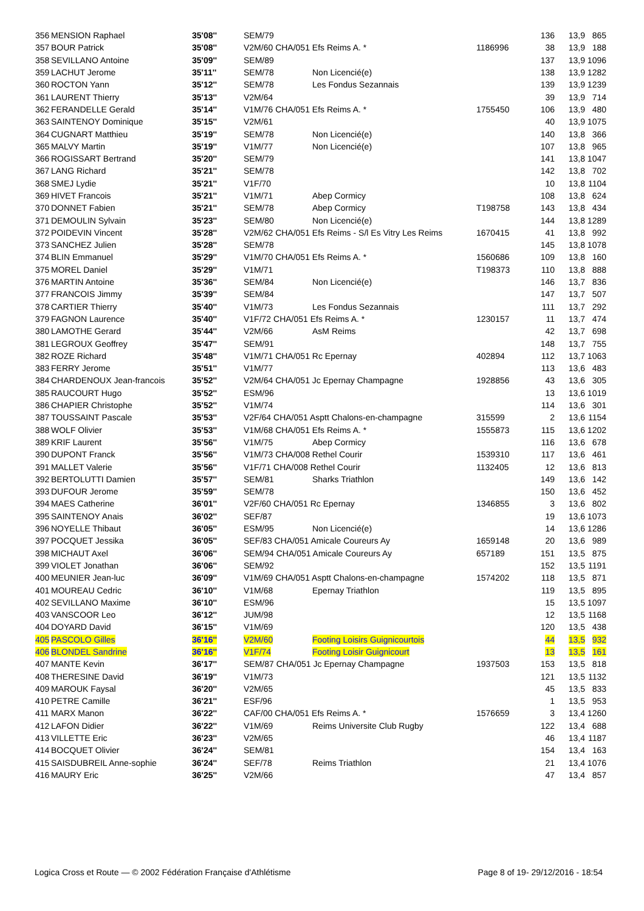| 356 | MENSION Raphael | 35'08'' | SEM/79 | | | 136 | 13,9 | 865 |
| 357 | BOUR Patrick | 35'08'' | V2M/60 CHA/051 Efs Reims A. * | | 1186996 | 38 | 13,9 | 188 |
| 358 | SEVILLANO Antoine | 35'09'' | SEM/89 | | | 137 | 13,9 | 1096 |
| 359 | LACHUT Jerome | 35'11'' | SEM/78 | Non Licencié(e) | | 138 | 13,9 | 1282 |
| 360 | ROCTON Yann | 35'12'' | SEM/78 | Les Fondus Sezannais | | 139 | 13,9 | 1239 |
| 361 | LAURENT Thierry | 35'13'' | V2M/64 | | | 39 | 13,9 | 714 |
| 362 | FERANDELLE Gerald | 35'14'' | V1M/76 CHA/051 Efs Reims A. * | | 1755450 | 106 | 13,9 | 480 |
| 363 | SAINTENOY Dominique | 35'15'' | V2M/61 | | | 40 | 13,9 | 1075 |
| 364 | CUGNART Matthieu | 35'19'' | SEM/78 | Non Licencié(e) | | 140 | 13,8 | 366 |
| 365 | MALVY Martin | 35'19'' | V1M/77 | Non Licencié(e) | | 107 | 13,8 | 965 |
| 366 | ROGISSART Bertrand | 35'20'' | SEM/79 | | | 141 | 13,8 | 1047 |
| 367 | LANG Richard | 35'21'' | SEM/78 | | | 142 | 13,8 | 702 |
| 368 | SMEJ Lydie | 35'21'' | V1F/70 | | | 10 | 13,8 | 1104 |
| 369 | HIVET Francois | 35'21'' | V1M/71 | Abep Cormicy | | 108 | 13,8 | 624 |
| 370 | DONNET Fabien | 35'21'' | SEM/78 | Abep Cormicy | T198758 | 143 | 13,8 | 434 |
| 371 | DEMOULIN Sylvain | 35'23'' | SEM/80 | Non Licencié(e) | | 144 | 13,8 | 1289 |
| 372 | POIDEVIN Vincent | 35'28'' | V2M/62 CHA/051 Efs Reims - S/l Es Vitry Les Reims | | 1670415 | 41 | 13,8 | 992 |
| 373 | SANCHEZ Julien | 35'28'' | SEM/78 | | | 145 | 13,8 | 1078 |
| 374 | BLIN Emmanuel | 35'29'' | V1M/70 CHA/051 Efs Reims A. * | | 1560686 | 109 | 13,8 | 160 |
| 375 | MOREL Daniel | 35'29'' | V1M/71 | | T198373 | 110 | 13,8 | 888 |
| 376 | MARTIN Antoine | 35'36'' | SEM/84 | Non Licencié(e) | | 146 | 13,7 | 836 |
| 377 | FRANCOIS Jimmy | 35'39'' | SEM/84 | | | 147 | 13,7 | 507 |
| 378 | CARTIER Thierry | 35'40'' | V1M/73 | Les Fondus Sezannais | | 111 | 13,7 | 292 |
| 379 | FAGNON Laurence | 35'40'' | V1F/72 CHA/051 Efs Reims A. * | | 1230157 | 11 | 13,7 | 474 |
| 380 | LAMOTHE Gerard | 35'44'' | V2M/66 | AsM Reims | | 42 | 13,7 | 698 |
| 381 | LEGROUX Geoffrey | 35'47'' | SEM/91 | | | 148 | 13,7 | 755 |
| 382 | ROZE Richard | 35'48'' | V1M/71 CHA/051 Rc Epernay | | 402894 | 112 | 13,7 | 1063 |
| 383 | FERRY Jerome | 35'51'' | V1M/77 | | | 113 | 13,6 | 483 |
| 384 | CHARDENOUX Jean-francois | 35'52'' | V2M/64 CHA/051 Jc Epernay Champagne | | 1928856 | 43 | 13,6 | 305 |
| 385 | RAUCOURT Hugo | 35'52'' | ESM/96 | | | 13 | 13,6 | 1019 |
| 386 | CHAPIER Christophe | 35'52'' | V1M/74 | | | 114 | 13,6 | 301 |
| 387 | TOUSSAINT Pascale | 35'53'' | V2F/64 CHA/051 Asptt Chalons-en-champagne | | 315599 | 2 | 13,6 | 1154 |
| 388 | WOLF Olivier | 35'53'' | V1M/68 CHA/051 Efs Reims A. * | | 1555873 | 115 | 13,6 | 1202 |
| 389 | KRIF Laurent | 35'56'' | V1M/75 | Abep Cormicy | | 116 | 13,6 | 678 |
| 390 | DUPONT Franck | 35'56'' | V1M/73 CHA/008 Rethel Courir | | 1539310 | 117 | 13,6 | 461 |
| 391 | MALLET Valerie | 35'56'' | V1F/71 CHA/008 Rethel Courir | | 1132405 | 12 | 13,6 | 813 |
| 392 | BERTOLUTTI Damien | 35'57'' | SEM/81 | Sharks Triathlon | | 149 | 13,6 | 142 |
| 393 | DUFOUR Jerome | 35'59'' | SEM/78 | | | 150 | 13,6 | 452 |
| 394 | MAES Catherine | 36'01'' | V2F/60 CHA/051 Rc Epernay | | 1346855 | 3 | 13,6 | 802 |
| 395 | SAINTENOY Anais | 36'02'' | SEF/87 | | | 19 | 13,6 | 1073 |
| 396 | NOYELLE Thibaut | 36'05'' | ESM/95 | Non Licencié(e) | | 14 | 13,6 | 1286 |
| 397 | POCQUET Jessika | 36'05'' | SEF/83 CHA/051 Amicale Coureurs Ay | | 1659148 | 20 | 13,6 | 989 |
| 398 | MICHAUT Axel | 36'06'' | SEM/94 CHA/051 Amicale Coureurs Ay | | 657189 | 151 | 13,5 | 875 |
| 399 | VIOLET Jonathan | 36'06'' | SEM/92 | | | 152 | 13,5 | 1191 |
| 400 | MEUNIER Jean-luc | 36'09'' | V1M/69 CHA/051 Asptt Chalons-en-champagne | | 1574202 | 118 | 13,5 | 871 |
| 401 | MOUREAU Cedric | 36'10'' | V1M/68 | Epernay Triathlon | | 119 | 13,5 | 895 |
| 402 | SEVILLANO Maxime | 36'10'' | ESM/96 | | | 15 | 13,5 | 1097 |
| 403 | VANSCOOR Leo | 36'12'' | JUM/98 | | | 12 | 13,5 | 1168 |
| 404 | DOYARD David | 36'15'' | V1M/69 | | | 120 | 13,5 | 438 |
| 405 | PASCOLO Gilles | 36'16'' | V2M/60 | Footing Loisirs Guignicourtois | | 44 | 13,5 | 932 |
| 406 | BLONDEL Sandrine | 36'16'' | V1F/74 | Footing Loisir Guignicourt | | 13 | 13,5 | 161 |
| 407 | MANTE Kevin | 36'17'' | SEM/87 CHA/051 Jc Epernay Champagne | | 1937503 | 153 | 13,5 | 818 |
| 408 | THERESINE David | 36'19'' | V1M/73 | | | 121 | 13,5 | 1132 |
| 409 | MAROUK Faysal | 36'20'' | V2M/65 | | | 45 | 13,5 | 833 |
| 410 | PETRE Camille | 36'21'' | ESF/96 | | | 1 | 13,5 | 953 |
| 411 | MARX Manon | 36'22'' | CAF/00 CHA/051 Efs Reims A. * | | 1576659 | 3 | 13,4 | 1260 |
| 412 | LAFON Didier | 36'22'' | V1M/69 | Reims Universite Club Rugby | | 122 | 13,4 | 688 |
| 413 | VILLETTE Eric | 36'23'' | V2M/65 | | | 46 | 13,4 | 1187 |
| 414 | BOCQUET Olivier | 36'24'' | SEM/81 | | | 154 | 13,4 | 163 |
| 415 | SAISDUBREIL Anne-sophie | 36'24'' | SEF/78 | Reims Triathlon | | 21 | 13,4 | 1076 |
| 416 | MAURY Eric | 36'25'' | V2M/66 | | | 47 | 13,4 | 857 |
Logica Cross et Route — © 2002 Fédération Française d'Athlétisme Page 8 of 19- 29/12/2016 - 18:54